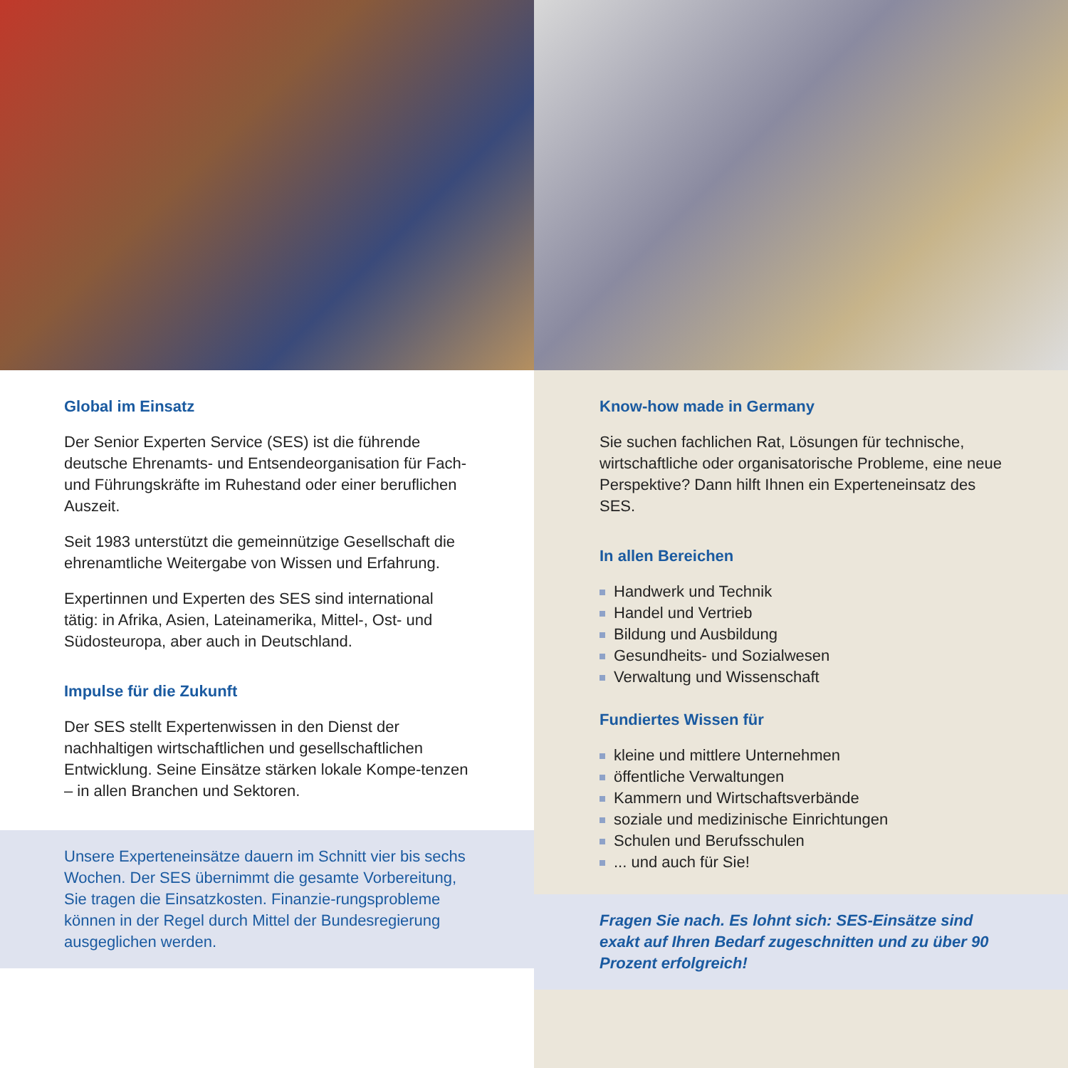Global im Einsatz
Der Senior Experten Service (SES) ist die führende deutsche Ehrenamts- und Entsendeorganisation für Fach- und Führungskräfte im Ruhestand oder einer beruflichen Auszeit.
Seit 1983 unterstützt die gemeinnützige Gesellschaft die ehrenamtliche Weitergabe von Wissen und Erfahrung.
Expertinnen und Experten des SES sind international tätig: in Afrika, Asien, Lateinamerika, Mittel-, Ost- und Südosteuropa, aber auch in Deutschland.
Impulse für die Zukunft
Der SES stellt Expertenwissen in den Dienst der nachhaltigen wirtschaftlichen und gesellschaftlichen Entwicklung. Seine Einsätze stärken lokale Kompe-tenzen – in allen Branchen und Sektoren.
Unsere Experteneinsätze dauern im Schnitt vier bis sechs Wochen. Der SES übernimmt die gesamte Vorbereitung, Sie tragen die Einsatzkosten. Finanzie-rungsprobleme können in der Regel durch Mittel der Bundesregierung ausgeglichen werden.
Know-how made in Germany
Sie suchen fachlichen Rat, Lösungen für technische, wirtschaftliche oder organisatorische Probleme, eine neue Perspektive? Dann hilft Ihnen ein Experteneinsatz des SES.
In allen Bereichen
Handwerk und Technik
Handel und Vertrieb
Bildung und Ausbildung
Gesundheits- und Sozialwesen
Verwaltung und Wissenschaft
Fundiertes Wissen für
kleine und mittlere Unternehmen
öffentliche Verwaltungen
Kammern und Wirtschaftsverbände
soziale und medizinische Einrichtungen
Schulen und Berufsschulen
... und auch für Sie!
Fragen Sie nach. Es lohnt sich: SES-Einsätze sind exakt auf Ihren Bedarf zugeschnitten und zu über 90 Prozent erfolgreich!